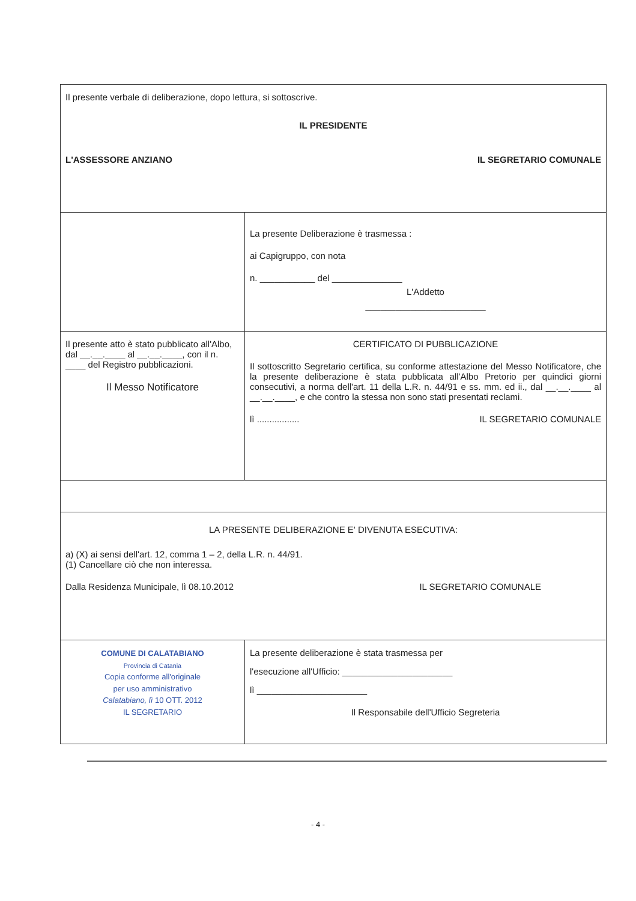| Il presente verbale di deliberazione, dopo lettura, si sottoscrive. IL PRESIDENTE L'ASSESSORE ANZIANO IL SEGRETARIO COMUNALE | |
| | La presente Deliberazione è trasmessa : ai Capigruppo, con nota n. ___________ del ______________ L'Addetto ________________________ |
| Il presente atto è stato pubblicato all'Albo, dal __.__.____ al __.__.____, con il n. ____ del Registro pubblicazioni. Il Messo Notificatore | CERTIFICATO DI PUBBLICAZIONE Il sottoscritto Segretario certifica, su conforme attestazione del Messo Notificatore, che la presente deliberazione è stata pubblicata all'Albo Pretorio per quindici giorni consecutivi, a norma dell'art. 11 della L.R. n. 44/91 e ss. mm. ed ii., dal __.__.____ al __.__.____, e che contro la stessa non sono stati presentati reclami. lì ................. IL SEGRETARIO COMUNALE |
| LA PRESENTE DELIBERAZIONE E' DIVENUTA ESECUTIVA: a) (X) ai sensi dell'art. 12, comma 1 – 2, della L.R. n. 44/91. (1) Cancellare ciò che non interessa. Dalla Residenza Municipale, lì 08.10.2012 IL SEGRETARIO COMUNALE | |
| COMUNE DI CALATABIANO Provincia di Catania Copia conforme all'originale per uso amministrativo Calatabiano, lì 10 OTT. 2012 IL SEGRETARIO | La presente deliberazione è stata trasmessa per l'esecuzione all'Ufficio: ______________________ lì ______________________ Il Responsabile dell'Ufficio Segreteria |
- 4 -